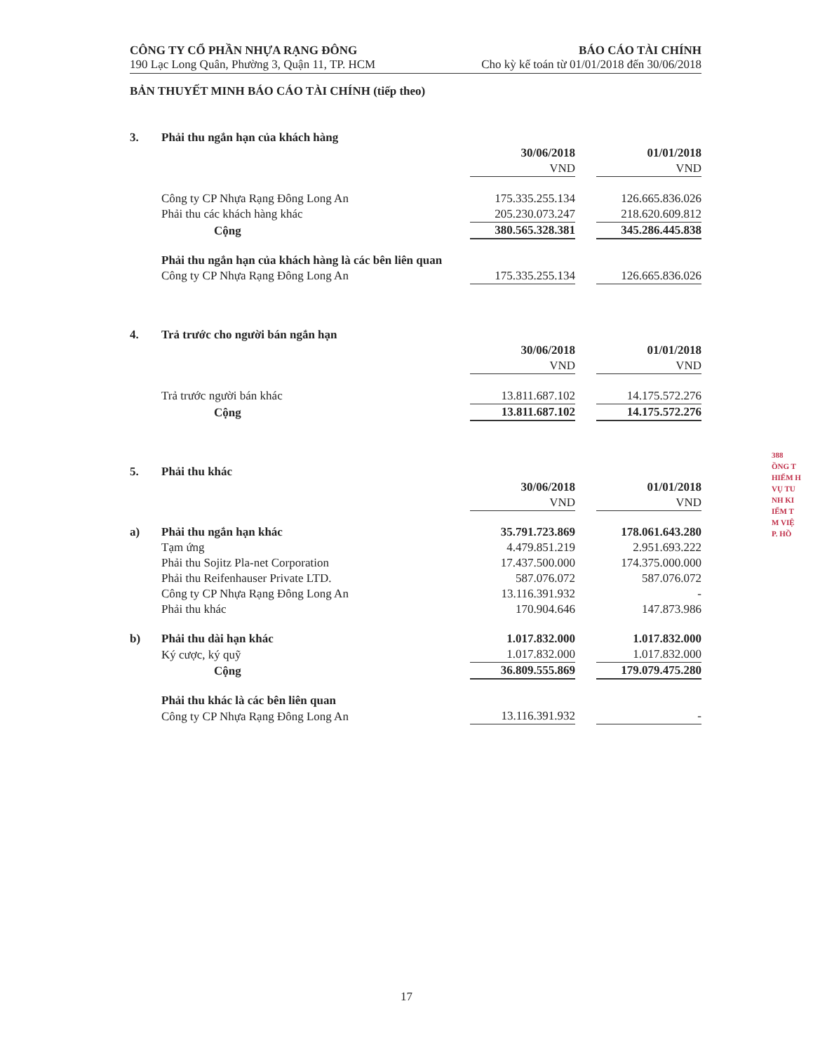CÔNG TY CỔ PHẦN NHỰA RẠNG ĐÔNG
190 Lạc Long Quân, Phường 3, Quận 11, TP. HCM
BÁO CÁO TÀI CHÍNH
Cho kỳ kế toán từ 01/01/2018 đến 30/06/2018
BẢN THUYẾT MINH BÁO CÁO TÀI CHÍNH (tiếp theo)
| 3. | Phải thu ngắn hạn của khách hàng | | | |
| | | 30/06/2018 | | 01/01/2018 |
| | | VND | | VND |
| | Công ty CP Nhựa Rạng Đông Long An | 175.335.255.134 | | 126.665.836.026 |
| | Phải thu các khách hàng khác | 205.230.073.247 | | 218.620.609.812 |
| | Cộng | 380.565.328.381 | | 345.286.445.838 |
| | Phải thu ngắn hạn của khách hàng là các bên liên quan | | | |
| | Công ty CP Nhựa Rạng Đông Long An | 175.335.255.134 | | 126.665.836.026 |
| 4. | Trả trước cho người bán ngắn hạn | | | |
| | | 30/06/2018 | | 01/01/2018 |
| | | VND | | VND |
| | Trả trước người bán khác | 13.811.687.102 | | 14.175.572.276 |
| | Cộng | 13.811.687.102 | | 14.175.572.276 |
| 5. | Phải thu khác | | | |
| | | 30/06/2018 | | 01/01/2018 |
| | | VND | | VND |
| a) | Phải thu ngắn hạn khác | 35.791.723.869 | | 178.061.643.280 |
| | Tạm ứng | 4.479.851.219 | | 2.951.693.222 |
| | Phải thu Sojitz Pla-net Corporation | 17.437.500.000 | | 174.375.000.000 |
| | Phải thu Reifenhauser Private LTD. | 587.076.072 | | 587.076.072 |
| | Công ty CP Nhựa Rạng Đông Long An | 13.116.391.932 | | - |
| | Phải thu khác | 170.904.646 | | 147.873.986 |
| b) | Phải thu dài hạn khác | 1.017.832.000 | | 1.017.832.000 |
| | Ký cược, ký quỹ | 1.017.832.000 | | 1.017.832.000 |
| | Cộng | 36.809.555.869 | | 179.079.475.280 |
| | Phải thu khác là các bên liên quan | | | |
| | Công ty CP Nhựa Rạng Đông Long An | 13.116.391.932 | | - |
388
ỒNG T
HIỂM H
VỤ TU
NH KI
IỂM T
M VIỆ
P. HỒ
17